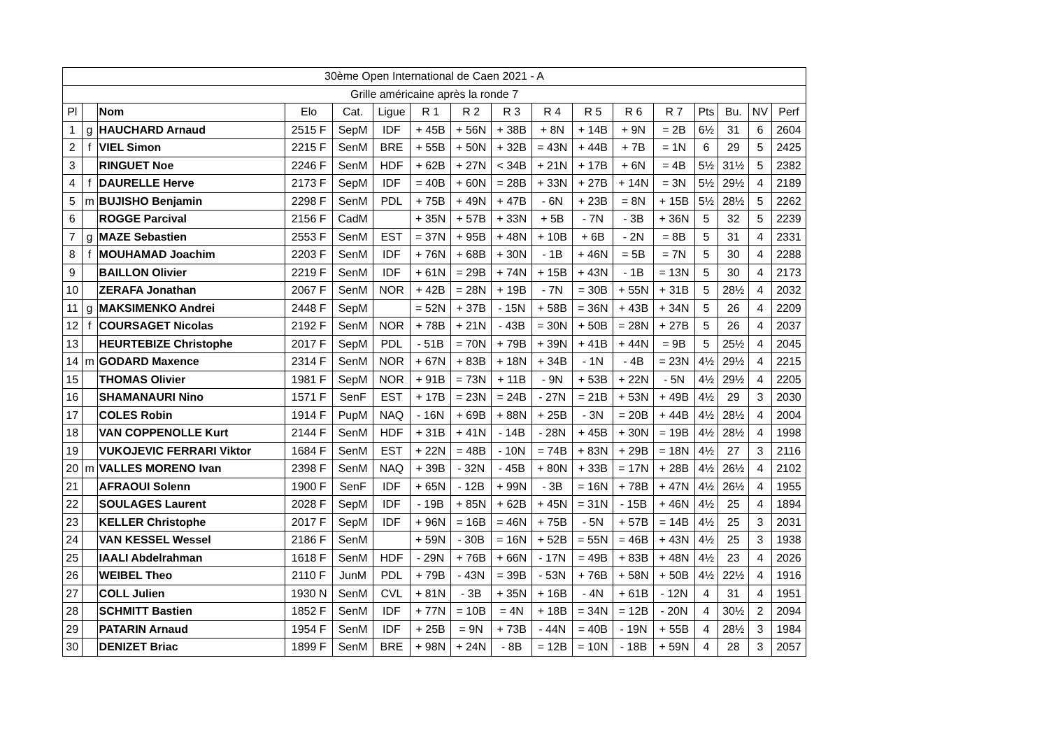| 30ème Open International de Caen 2021 - A | | | | | | | | | | | | | | | | |
| --- | --- | --- | --- | --- | --- | --- | --- | --- | --- | --- | --- | --- | --- | --- | --- | --- |
| Grille américaine après la ronde 7 | | | | | | | | | | | | | | | | |
| Pl | | Nom | Elo | Cat. | Ligue | R 1 | R 2 | R 3 | R 4 | R 5 | R 6 | R 7 | Pts | Bu. | NV | Perf |
| 1 | g | HAUCHARD Arnaud | 2515 F | SepM | IDF | + 45B | + 56N | + 38B | + 8N | + 14B | + 9N | = 2B | 6½ | 31 | 6 | 2604 |
| 2 | f | VIEL Simon | 2215 F | SenM | BRE | + 55B | + 50N | + 32B | = 43N | + 44B | + 7B | = 1N | 6 | 29 | 5 | 2425 |
| 3 | | RINGUET Noe | 2246 F | SenM | HDF | + 62B | + 27N | < 34B | + 21N | + 17B | + 6N | = 4B | 5½ | 31½ | 5 | 2382 |
| 4 | f | DAURELLE Herve | 2173 F | SepM | IDF | = 40B | + 60N | = 28B | + 33N | + 27B | + 14N | = 3N | 5½ | 29½ | 4 | 2189 |
| 5 | m | BUJISHO Benjamin | 2298 F | SenM | PDL | + 75B | + 49N | + 47B | - 6N | + 23B | = 8N | + 15B | 5½ | 28½ | 5 | 2262 |
| 6 | | ROGGE Parcival | 2156 F | CadM | | + 35N | + 57B | + 33N | + 5B | - 7N | - 3B | + 36N | 5 | 32 | 5 | 2239 |
| 7 | g | MAZE Sebastien | 2553 F | SenM | EST | = 37N | + 95B | + 48N | + 10B | + 6B | - 2N | = 8B | 5 | 31 | 4 | 2331 |
| 8 | f | MOUHAMAD Joachim | 2203 F | SenM | IDF | + 76N | + 68B | + 30N | - 1B | + 46N | = 5B | = 7N | 5 | 30 | 4 | 2288 |
| 9 | | BAILLON Olivier | 2219 F | SenM | IDF | + 61N | = 29B | + 74N | + 15B | + 43N | - 1B | = 13N | 5 | 30 | 4 | 2173 |
| 10 | | ZERAFA Jonathan | 2067 F | SenM | NOR | + 42B | = 28N | + 19B | - 7N | = 30B | + 55N | + 31B | 5 | 28½ | 4 | 2032 |
| 11 | g | MAKSIMENKO Andrei | 2448 F | SepM | | = 52N | + 37B | - 15N | + 58B | = 36N | + 43B | + 34N | 5 | 26 | 4 | 2209 |
| 12 | f | COURSAGET Nicolas | 2192 F | SenM | NOR | + 78B | + 21N | - 43B | = 30N | + 50B | = 28N | + 27B | 5 | 26 | 4 | 2037 |
| 13 | | HEURTEBIZE Christophe | 2017 F | SepM | PDL | - 51B | = 70N | + 79B | + 39N | + 41B | + 44N | = 9B | 5 | 25½ | 4 | 2045 |
| 14 | m | GODARD Maxence | 2314 F | SenM | NOR | + 67N | + 83B | + 18N | + 34B | - 1N | - 4B | = 23N | 4½ | 29½ | 4 | 2215 |
| 15 | | THOMAS Olivier | 1981 F | SepM | NOR | + 91B | = 73N | + 11B | - 9N | + 53B | + 22N | - 5N | 4½ | 29½ | 4 | 2205 |
| 16 | | SHAMANAURI Nino | 1571 F | SenF | EST | + 17B | = 23N | = 24B | - 27N | = 21B | + 53N | + 49B | 4½ | 29 | 3 | 2030 |
| 17 | | COLES Robin | 1914 F | PupM | NAQ | - 16N | + 69B | + 88N | + 25B | - 3N | = 20B | + 44B | 4½ | 28½ | 4 | 2004 |
| 18 | | VAN COPPENOLLE Kurt | 2144 F | SenM | HDF | + 31B | + 41N | - 14B | - 28N | + 45B | + 30N | = 19B | 4½ | 28½ | 4 | 1998 |
| 19 | | VUKOJEVIC FERRARI Viktor | 1684 F | SenM | EST | + 22N | = 48B | - 10N | = 74B | + 83N | + 29B | = 18N | 4½ | 27 | 3 | 2116 |
| 20 | m | VALLES MORENO Ivan | 2398 F | SenM | NAQ | + 39B | - 32N | - 45B | + 80N | + 33B | = 17N | + 28B | 4½ | 26½ | 4 | 2102 |
| 21 | | AFRAOUI Solenn | 1900 F | SenF | IDF | + 65N | - 12B | + 99N | - 3B | = 16N | + 78B | + 47N | 4½ | 26½ | 4 | 1955 |
| 22 | | SOULAGES Laurent | 2028 F | SepM | IDF | - 19B | + 85N | + 62B | + 45N | = 31N | - 15B | + 46N | 4½ | 25 | 4 | 1894 |
| 23 | | KELLER Christophe | 2017 F | SepM | IDF | + 96N | = 16B | = 46N | + 75B | - 5N | + 57B | = 14B | 4½ | 25 | 3 | 2031 |
| 24 | | VAN KESSEL Wessel | 2186 F | SenM | | + 59N | - 30B | = 16N | + 52B | = 55N | = 46B | + 43N | 4½ | 25 | 3 | 1938 |
| 25 | | IAALI Abdelrahman | 1618 F | SenM | HDF | - 29N | + 76B | + 66N | - 17N | = 49B | + 83B | + 48N | 4½ | 23 | 4 | 2026 |
| 26 | | WEIBEL Theo | 2110 F | JunM | PDL | + 79B | - 43N | = 39B | - 53N | + 76B | + 58N | + 50B | 4½ | 22½ | 4 | 1916 |
| 27 | | COLL Julien | 1930 N | SenM | CVL | + 81N | - 3B | + 35N | + 16B | - 4N | + 61B | - 12N | 4 | 31 | 4 | 1951 |
| 28 | | SCHMITT Bastien | 1852 F | SenM | IDF | + 77N | = 10B | = 4N | + 18B | = 34N | = 12B | - 20N | 4 | 30½ | 2 | 2094 |
| 29 | | PATARIN Arnaud | 1954 F | SenM | IDF | + 25B | = 9N | + 73B | - 44N | = 40B | - 19N | + 55B | 4 | 28½ | 3 | 1984 |
| 30 | | DENIZET Briac | 1899 F | SenM | BRE | + 98N | + 24N | - 8B | = 12B | = 10N | - 18B | + 59N | 4 | 28 | 3 | 2057 |